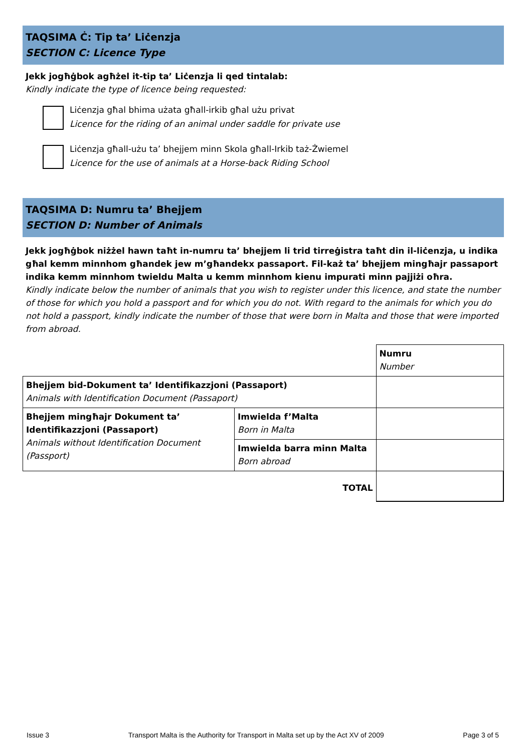TAQSIMA Ċ: Tip ta’ Liċenzja
SECTION C: Licence Type
Jekk jogħġbok agħżel it-tip ta’ Liċenzja li qed tintalab:
Kindly indicate the type of licence being requested:
Liċenzja għal bhima użata għall-irkib għal użu privat
Licence for the riding of an animal under saddle for private use
Liċenzja għall-użu ta’ bhejjem minn Skola għall-Irkib taż-Żwiemel
Licence for the use of animals at a Horse-back Riding School
TAQSIMA D: Numru ta’ Bhejjem
SECTION D: Number of Animals
Jekk jogħġbok niżżel hawn taħt in-numru ta’ bhejjem li trid tirreġistra taħt din il-liċenzja, u indika għal kemm minnhom għandek jew m’għandekx passaport. Fil-każ ta’ bhejjem mingħajr passaport indika kemm minnhom twieldu Malta u kemm minnhom kienu impurati minn pajjiżi oħra.
Kindly indicate below the number of animals that you wish to register under this licence, and state the number of those for which you hold a passport and for which you do not. With regard to the animals for which you do not hold a passport, kindly indicate the number of those that were born in Malta and those that were imported from abroad.
| | | Numru Number |
| Bhejjem bid-Dokument ta’ Identifikazzjoni (Passaport) Animals with Identification Document (Passaport) | | |
| Bhejjem mingħajr Dokument ta’ Identifikazzjoni (Passaport) Animals without Identification Document (Passport) | Imwielda f’Malta Born in Malta | |
| | Imwielda barra minn Malta Born abroad | |
| | TOTAL | |
Issue 3 Transport Malta is the Authority for Transport in Malta set up by the Act XV of 2009 Page 3 of 5